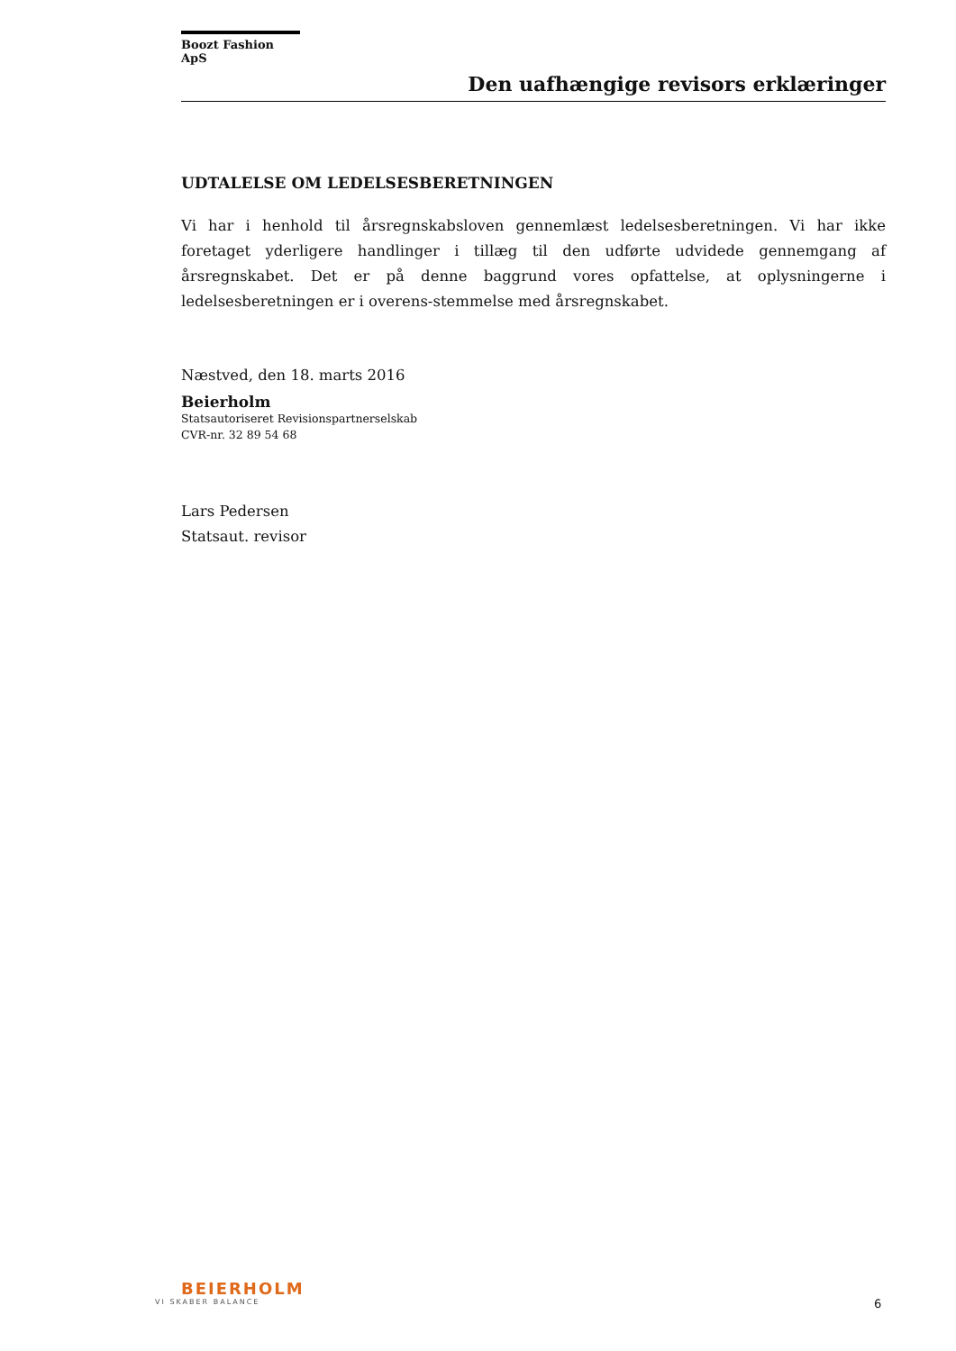Boozt Fashion ApS
Den uafhængige revisors erklæringer
UDTALELSE OM LEDELSESBERETNINGEN
Vi har i henhold til årsregnskabsloven gennemlæst ledelsesberetningen. Vi har ikke foretaget yderligere handlinger i tillæg til den udførte udvidede gennemgang af årsregnskabet. Det er på denne baggrund vores opfattelse, at oplysningerne i ledelsesberetningen er i overens-stemmelse med årsregnskabet.
Næstved, den 18. marts 2016
Beierholm
Statsautoriseret Revisionspartnerselskab
CVR-nr. 32 89 54 68
Lars Pedersen
Statsaut. revisor
BEIERHOLM
VI SKABER BALANCE
6